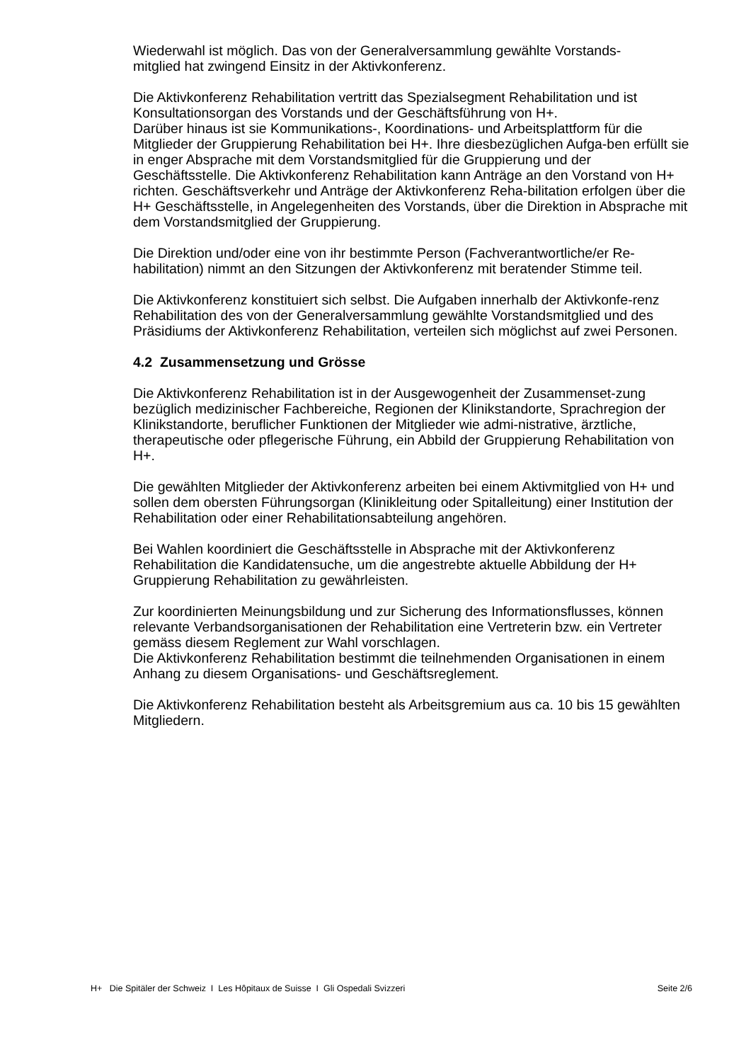Wiederwahl ist möglich. Das von der Generalversammlung gewählte Vorstands-
mitglied hat zwingend Einsitz in der Aktivkonferenz.
Die Aktivkonferenz Rehabilitation vertritt das Spezialsegment Rehabilitation und ist Konsultationsorgan des Vorstands und der Geschäftsführung von H+.
Darüber hinaus ist sie Kommunikations-, Koordinations- und Arbeitsplattform für die Mitglieder der Gruppierung Rehabilitation bei H+. Ihre diesbezüglichen Aufga-ben erfüllt sie in enger Absprache mit dem Vorstandsmitglied für die Gruppierung und der Geschäftsstelle. Die Aktivkonferenz Rehabilitation kann Anträge an den Vorstand von H+ richten. Geschäftsverkehr und Anträge der Aktivkonferenz Reha-bilitation erfolgen über die H+ Geschäftsstelle, in Angelegenheiten des Vorstands, über die Direktion in Absprache mit dem Vorstandsmitglied der Gruppierung.
Die Direktion und/oder eine von ihr bestimmte Person (Fachverantwortliche/er Re-habilitation) nimmt an den Sitzungen der Aktivkonferenz mit beratender Stimme teil.
Die Aktivkonferenz konstituiert sich selbst. Die Aufgaben innerhalb der Aktivkonfe-renz Rehabilitation des von der Generalversammlung gewählte Vorstandsmitglied und des Präsidiums der Aktivkonferenz Rehabilitation, verteilen sich möglichst auf zwei Personen.
4.2 Zusammensetzung und Grösse
Die Aktivkonferenz Rehabilitation ist in der Ausgewogenheit der Zusammenset-zung bezüglich medizinischer Fachbereiche, Regionen der Klinikstandorte, Sprachregion der Klinikstandorte, beruflicher Funktionen der Mitglieder wie admi-nistrative, ärztliche, therapeutische oder pflegerische Führung, ein Abbild der Gruppierung Rehabilitation von H+.
Die gewählten Mitglieder der Aktivkonferenz arbeiten bei einem Aktivmitglied von H+ und sollen dem obersten Führungsorgan (Klinikleitung oder Spitalleitung) einer Institution der Rehabilitation oder einer Rehabilitationsabteilung angehören.
Bei Wahlen koordiniert die Geschäftsstelle in Absprache mit der Aktivkonferenz Rehabilitation die Kandidatensuche, um die angestrebte aktuelle Abbildung der H+ Gruppierung Rehabilitation zu gewährleisten.
Zur koordinierten Meinungsbildung und zur Sicherung des Informationsflusses, können relevante Verbandsorganisationen der Rehabilitation eine Vertreterin bzw. ein Vertreter gemäss diesem Reglement zur Wahl vorschlagen.
Die Aktivkonferenz Rehabilitation bestimmt die teilnehmenden Organisationen in einem Anhang zu diesem Organisations- und Geschäftsreglement.
Die Aktivkonferenz Rehabilitation besteht als Arbeitsgremium aus ca. 10 bis 15 gewählten Mitgliedern.
H+ Die Spitäler der Schweiz I Les Hôpitaux de Suisse I Gli Ospedali Svizzeri Seite 2/6